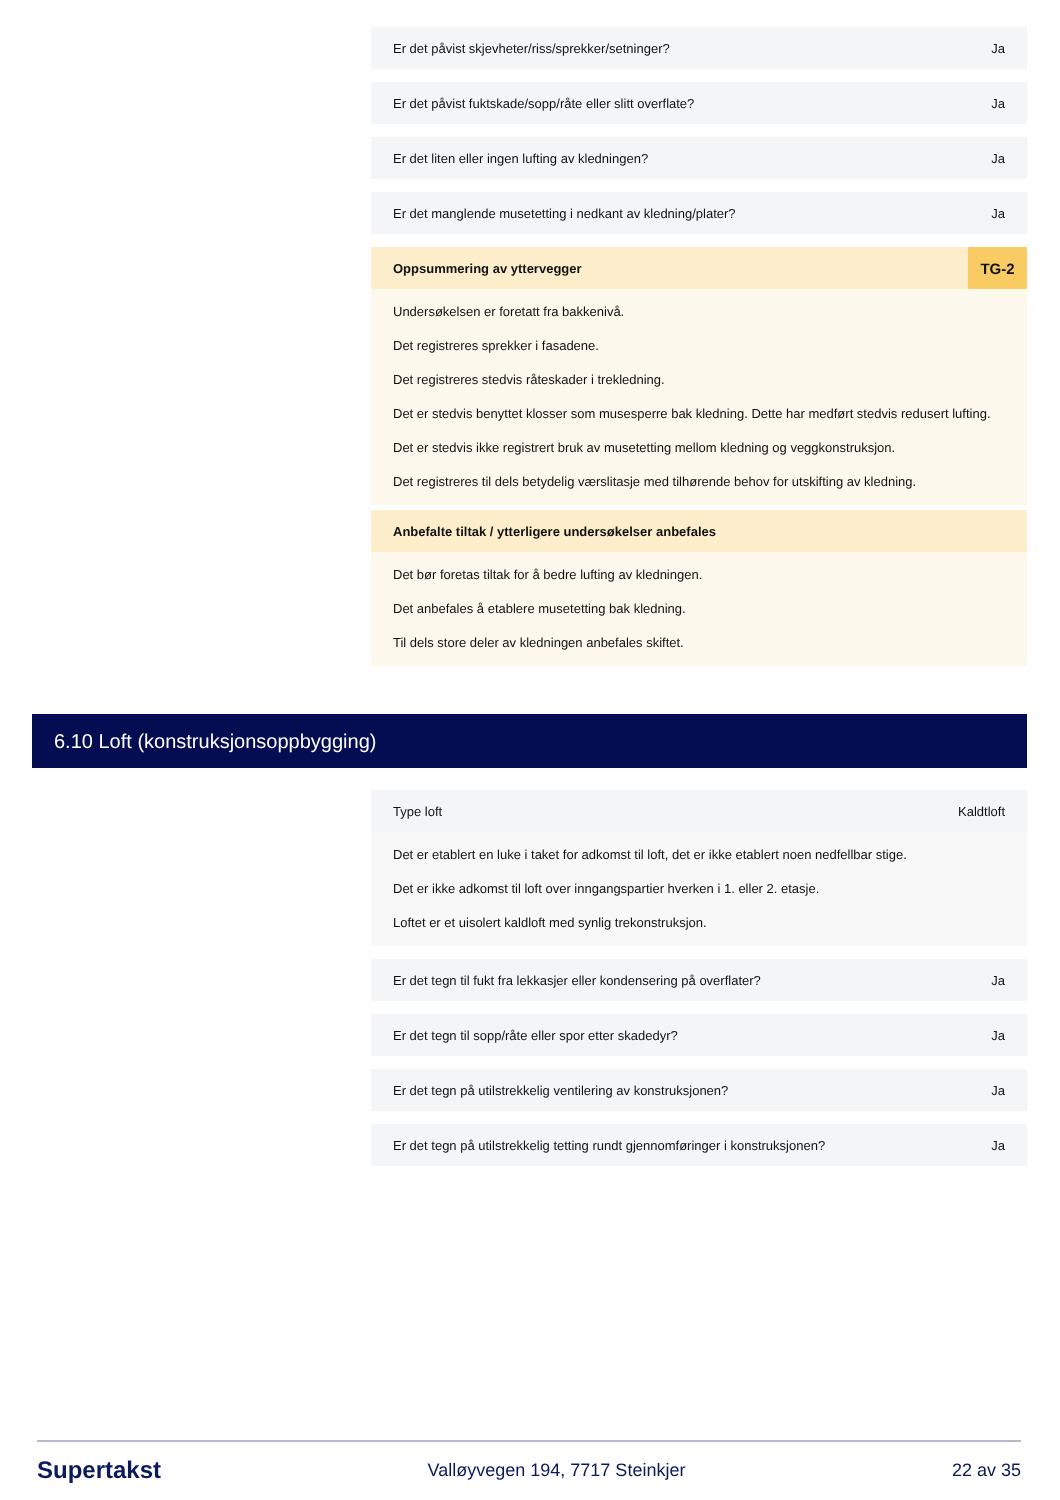Er det påvist skjevheter/riss/sprekker/setninger? Ja
Er det påvist fuktskade/sopp/råte eller slitt overflate? Ja
Er det liten eller ingen lufting av kledningen? Ja
Er det manglende musetetting i nedkant av kledning/plater? Ja
Oppsummering av yttervegger TG-2
Undersøkelsen er foretatt fra bakkenivå.
Det registreres sprekker i fasadene.
Det registreres stedvis råteskader i trekledning.
Det er stedvis benyttet klosser som musesperre bak kledning. Dette har medført stedvis redusert lufting.
Det er stedvis ikke registrert bruk av musetetting mellom kledning og veggkonstruksjon.
Det registreres til dels betydelig værslitasje med tilhørende behov for utskifting av kledning.
Anbefalte tiltak / ytterligere undersøkelser anbefales
Det bør foretas tiltak for å bedre lufting av kledningen.
Det anbefales å etablere musetetting bak kledning.
Til dels store deler av kledningen anbefales skiftet.
6.10 Loft (konstruksjonsoppbygging)
Type loft Kaldtloft
Det er etablert en luke i taket for adkomst til loft, det er ikke etablert noen nedfellbar stige.
Det er ikke adkomst til loft over inngangspartier hverken i 1. eller 2. etasje.
Loftet er et uisolert kaldloft med synlig trekonstruksjon.
Er det tegn til fukt fra lekkasjer eller kondensering på overflater? Ja
Er det tegn til sopp/råte eller spor etter skadedyr? Ja
Er det tegn på utilstrekkelig ventilering av konstruksjonen? Ja
Er det tegn på utilstrekkelig tetting rundt gjennomføringer i konstruksjonen? Ja
Supertakst Valløyvegen 194, 7717 Steinkjer 22 av 35